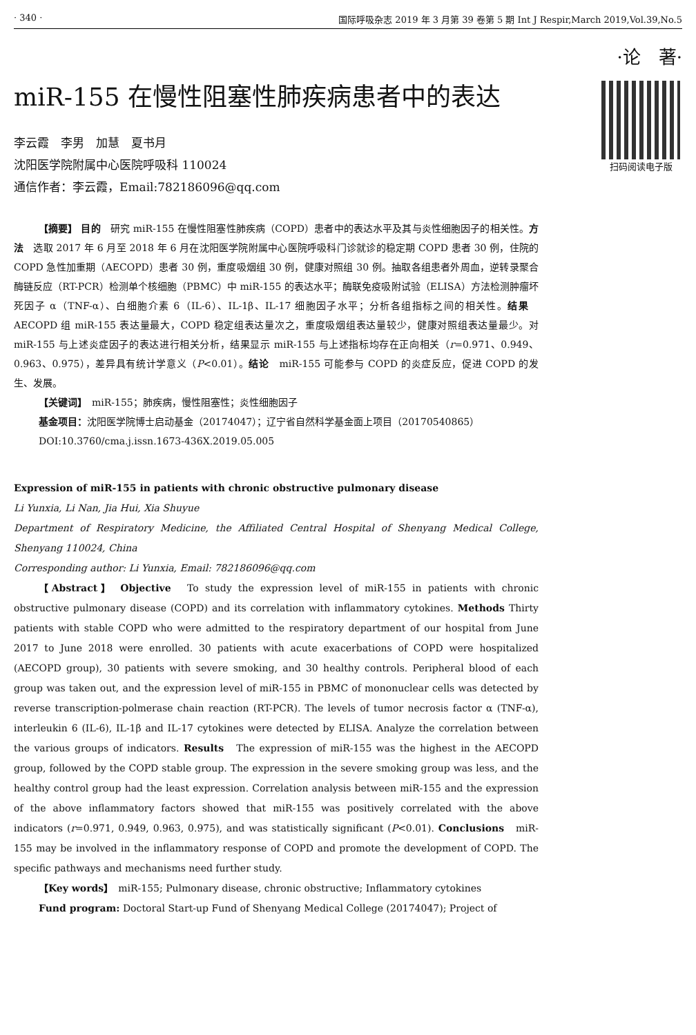· 340 · 国际呼吸杂志 2019 年 3 月第 39 卷第 5 期 Int J Respir,March 2019,Vol.39,No.5
·论　著·
miR-155 在慢性阻塞性肺疾病患者中的表达
李云霞　李男　加慧　夏书月
沈阳医学院附属中心医院呼吸科 110024
通信作者：李云霞，Email:782186096@qq.com
扫码阅读电子版
【摘要】 目的　研究 miR-155 在慢性阻塞性肺疾病（COPD）患者中的表达水平及其与炎性细胞因子的相关性。方法　选取 2017 年 6 月至 2018 年 6 月在沈阳医学院附属中心医院呼吸科门诊就诊的稳定期 COPD 患者 30 例，住院的 COPD 急性加重期（AECOPD）患者 30 例，重度吸烟组 30 例，健康对照组 30 例。抽取各组患者外周血，逆转录聚合酶链反应（RT-PCR）检测单个核细胞（PBMC）中 miR-155 的表达水平；酶联免疫吸附试验（ELISA）方法检测肿瘤坏死因子 α（TNF-α）、白细胞介素 6（IL-6）、IL-1β、IL-17 细胞因子水平；分析各组指标之间的相关性。结果　AECOPD 组 miR-155 表达量最大，COPD 稳定组表达量次之，重度吸烟组表达量较少，健康对照组表达量最少。对 miR-155 与上述炎症因子的表达进行相关分析，结果显示 miR-155 与上述指标均存在正向相关（r=0.971、0.949、0.963、0.975），差异具有统计学意义（P<0.01）。结论　miR-155 可能参与 COPD 的炎症反应，促进 COPD 的发生、发展。
【关键词】　miR-155；肺疾病，慢性阻塞性；炎性细胞因子
基金项目：沈阳医学院博士启动基金（20174047）；辽宁省自然科学基金面上项目（20170540865）
DOI:10.3760/cma.j.issn.1673-436X.2019.05.005
Expression of miR-155 in patients with chronic obstructive pulmonary disease
Li Yunxia, Li Nan, Jia Hui, Xia Shuyue
Department of Respiratory Medicine, the Affiliated Central Hospital of Shenyang Medical College, Shenyang 110024, China
Corresponding author: Li Yunxia, Email: 782186096@qq.com
【Abstract】 Objective　To study the expression level of miR-155 in patients with chronic obstructive pulmonary disease (COPD) and its correlation with inflammatory cytokines. Methods Thirty patients with stable COPD who were admitted to the respiratory department of our hospital from June 2017 to June 2018 were enrolled. 30 patients with acute exacerbations of COPD were hospitalized (AECOPD group), 30 patients with severe smoking, and 30 healthy controls. Peripheral blood of each group was taken out, and the expression level of miR-155 in PBMC of mononuclear cells was detected by reverse transcription-polmerase chain reaction (RT-PCR). The levels of tumor necrosis factor α (TNF-α), interleukin 6 (IL-6), IL-1β and IL-17 cytokines were detected by ELISA. Analyze the correlation between the various groups of indicators. Results　The expression of miR-155 was the highest in the AECOPD group, followed by the COPD stable group. The expression in the severe smoking group was less, and the healthy control group had the least expression. Correlation analysis between miR-155 and the expression of the above inflammatory factors showed that miR-155 was positively correlated with the above indicators (r=0.971, 0.949, 0.963, 0.975), and was statistically significant (P<0.01). Conclusions　miR-155 may be involved in the inflammatory response of COPD and promote the development of COPD. The specific pathways and mechanisms need further study.
【Key words】　miR-155; Pulmonary disease, chronic obstructive; Inflammatory cytokines
Fund program: Doctoral Start-up Fund of Shenyang Medical College (20174047); Project of